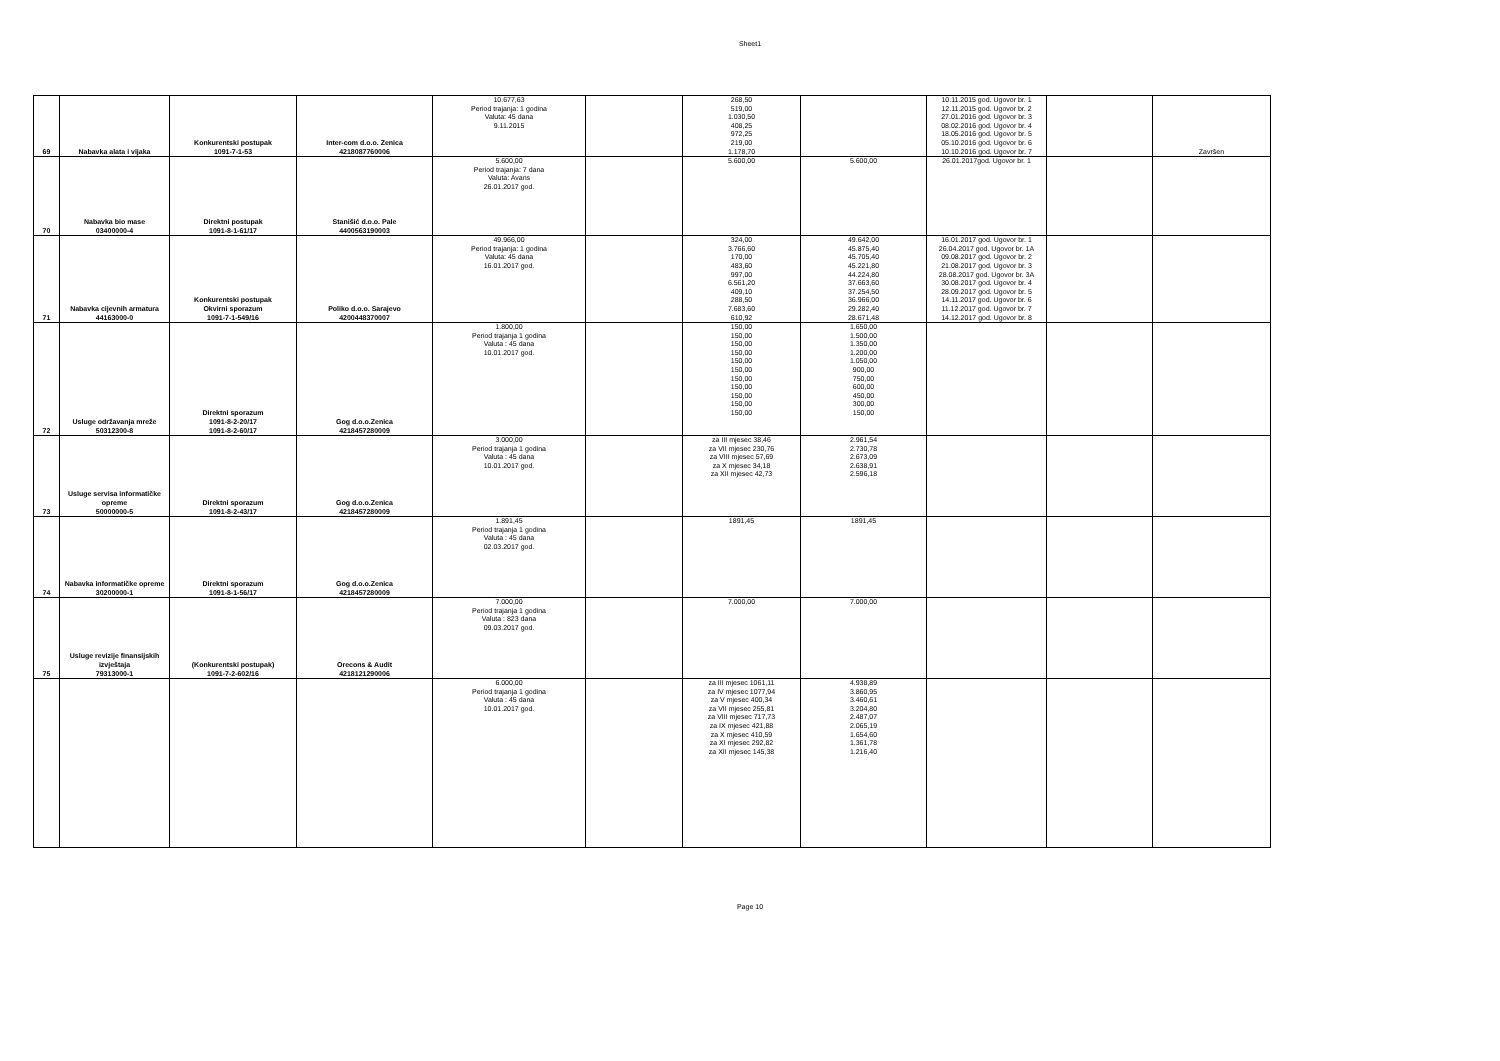Sheet1
| 69 | Nabavka alata i vijaka | Konkurentski postupak 1091-7-1-53 | Inter-com d.o.o. Zenica 4218087760006 | 10.677,63 Period trajanja: 1 godina Valuta: 45 dana 9.11.2015 | | 268,50 519,00 1.030,50 408,25 972,25 219,00 1.178,70 | | 10.11.2015 god. Ugovor br. 1 12.11.2015 god. Ugovor br. 2 27.01.2016 god. Ugovor br. 3 08.02.2016 god. Ugovor br. 4 18.05.2016 god. Ugovor br. 5 05.10.2016 god. Ugovor br. 6 10.10.2016 god. Ugovor br. 7 | | Završen |
| 70 | Nabavka bio mase 03400000-4 | Direktni postupak 1091-8-1-61/17 | Stanišić d.o.o. Pale 4400563190003 | 5.600,00 Period trajanja: 7 dana Valuta: Avans 26.01.2017 god. | | 5.600,00 | 5.600,00 | 26.01.2017god. Ugovor br. 1 | | |
| 71 | Nabavka cijevnih armatura 44163000-0 | Konkurentski postupak Okvirni sporazum 1091-7-1-549/16 | Poliko d.o.o. Sarajevo 4200448370007 | 49.966,00 Period trajanja: 1 godina Valuta: 45 dana 16.01.2017 god. | | 324,00 3.766,60 170,00 483,60 997,00 6.561,20 409,10 288,50 7.683,60 610,92 | 49.642,00 45.875,40 45.705,40 45.221,80 44.224,80 37.663,60 37.254,50 36.966,00 29.282,40 28.671,48 | 16.01.2017 god. Ugovor br. 1 26.04.2017 god. Ugovor br. 1A 09.08.2017 god. Ugovor br. 2 21.08.2017 god. Ugovor br. 3 28.08.2017 god. Ugovor br. 3A 30.08.2017 god. Ugovor br. 4 28.09.2017 god. Ugovor br. 5 14.11.2017 god. Ugovor br. 6 11.12.2017 god. Ugovor br. 7 14.12.2017 god. Ugovor br. 8 | | |
| 72 | Usluge održavanja mreže 50312300-8 | Direktni sporazum 1091-8-2-20/17 1091-8-2-60/17 | Gog d.o.o.Zenica 4218457280009 | 1.800,00 Period trajanja 1 godina Valuta : 45 dana 10.01.2017 god. | | 150,00 150,00 150,00 150,00 150,00 150,00 150,00 150,00 150,00 150,00 150,00 | 1.650,00 1.500,00 1.350,00 1.200,00 1.050,00 900,00 750,00 600,00 450,00 300,00 150,00 | | | |
| 73 | Usluge servisa informatičke opreme 50000000-5 | Direktni sporazum 1091-8-2-43/17 | Gog d.o.o.Zenica 4218457280009 | 3.000,00 Period trajanja 1 godina Valuta : 45 dana 10.01.2017 god. | | za III mjesec 38,46 za VII mjesec 230,76 za VIII mjesec 57,69 za X mjesec 34,18 za XII mjesec 42,73 | 2.961,54 2.730,78 2.673,09 2.638,91 2.596,18 | | | |
| 74 | Nabavka informatičke opreme 30200000-1 | Direktni sporazum 1091-8-1-56/17 | Gog d.o.o.Zenica 4218457280009 | 1.891,45 Period trajanja 1 godina Valuta : 45 dana 02.03.2017 god. | | 1891,45 | 1891,45 | | | |
| 75 | Usluge revizije finansijskih izvještaja 79313000-1 | (Konkurentski postupak) 1091-7-2-602/16 | Orecons & Audit 4218121290006 | 7.000,00 Period trajanja 1 godina Valuta : 823 dana 09.03.2017 god. | | 7.000,00 | 7.000,00 | | | |
| | | | | 6.000,00 Period trajanja 1 godina Valuta : 45 dana 10.01.2017 god. | | za III mjesec 1061,11 za IV mjesec 1077,94 za V mjesec 400,34 za VII mjesec 255,81 za VIII mjesec 717,73 za IX mjesec 421,88 za X mjesec 410,59 za XI mjesec 292,82 za XII mjesec 145,38 | 4.938,89 3.860,95 3.460,61 3.204,80 2.487,07 2.065,19 1.654,60 1.361,78 1.216,40 | | | |
Page 10